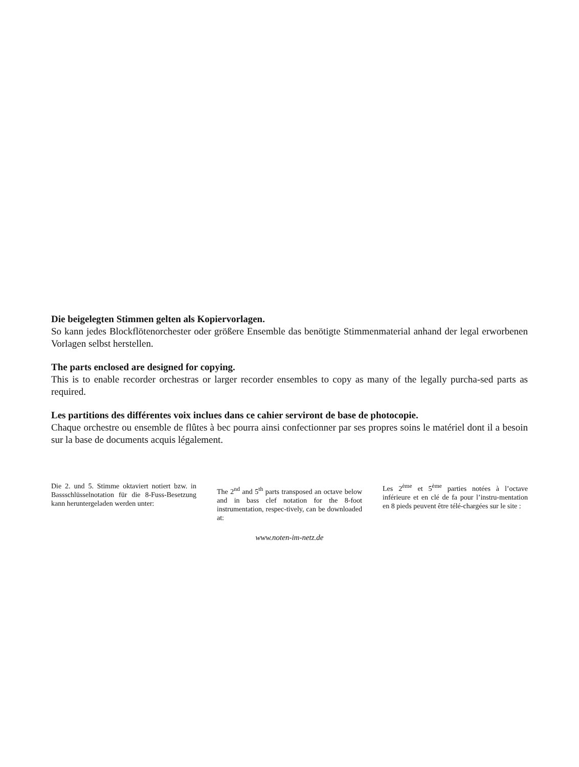Die beigelegten Stimmen gelten als Kopiervorlagen.
So kann jedes Blockflötenorchester oder größere Ensemble das benötigte Stimmenmaterial anhand der legal erworbenen Vorlagen selbst herstellen.
The parts enclosed are designed for copying.
This is to enable recorder orchestras or larger recorder ensembles to copy as many of the legally purcha-sed parts as required.
Les partitions des différentes voix inclues dans ce cahier serviront de base de photocopie.
Chaque orchestre ou ensemble de flûtes à bec pourra ainsi confectionner par ses propres soins le matériel dont il a besoin sur la base de documents acquis légalement.
Die 2. und 5. Stimme oktaviert notiert bzw. in Bassschlüsselnotation für die 8-Fuss-Besetzung kann heruntergeladen werden unter:
The 2<sup>nd</sup> and 5<sup>th</sup> parts transposed an octave below and in bass clef notation for the 8-foot instrumentation, respec-tively, can be downloaded at:
Les 2<sup>ème</sup> et 5<sup>ème</sup> parties notées à l’octave inférieure et en clé de fa pour l’instru-mentation en 8 pieds peuvent être télé-chargées sur le site :
www.noten-im-netz.de